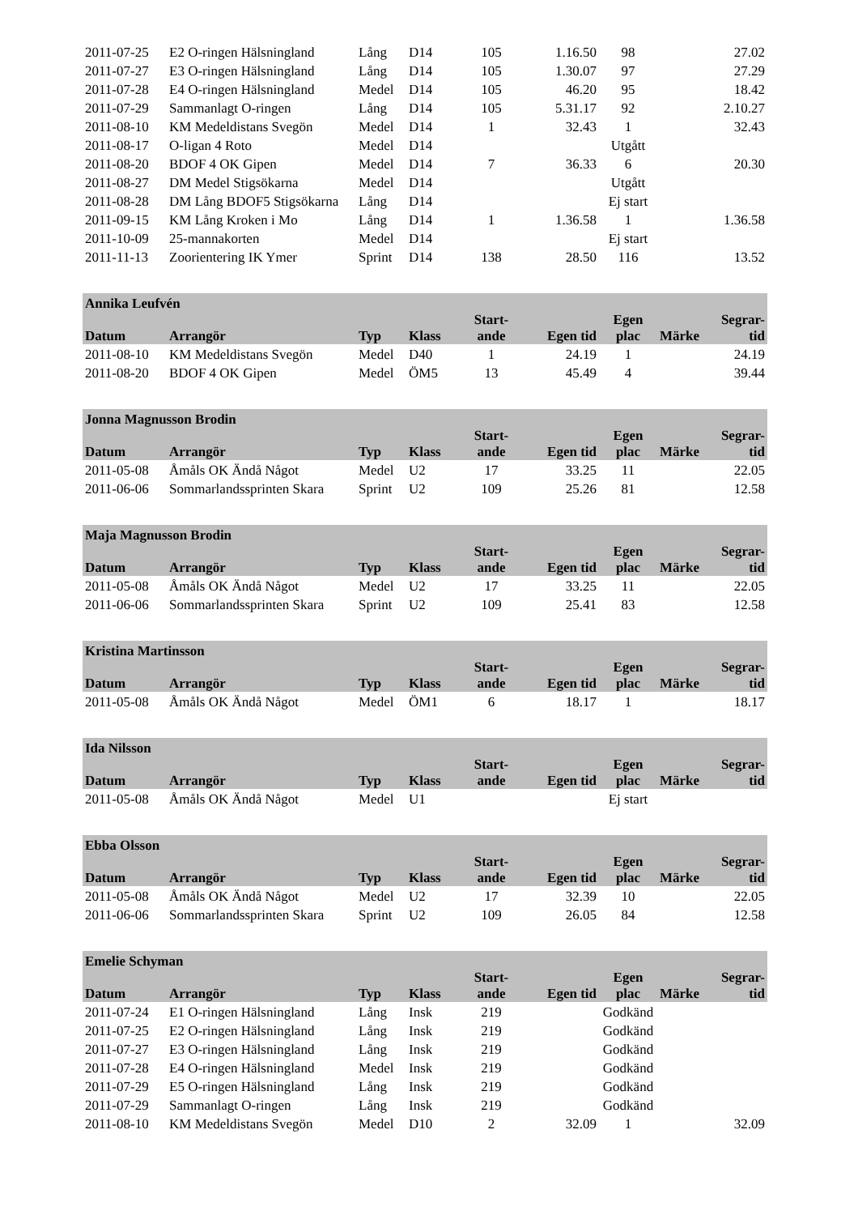| 2011-07-25 | E2 O-ringen Hälsningland | Lång | D14 | 105 | 1.16.50 | 98 | | 27.02 |
| 2011-07-27 | E3 O-ringen Hälsningland | Lång | D14 | 105 | 1.30.07 | 97 | | 27.29 |
| 2011-07-28 | E4 O-ringen Hälsningland | Medel | D14 | 105 | 46.20 | 95 | | 18.42 |
| 2011-07-29 | Sammanlagt O-ringen | Lång | D14 | 105 | 5.31.17 | 92 | | 2.10.27 |
| 2011-08-10 | KM Medeldistans Svegön | Medel | D14 | 1 | 32.43 | 1 | | 32.43 |
| 2011-08-17 | O-ligan 4 Roto | Medel | D14 | | | Utgått | | |
| 2011-08-20 | BDOF 4 OK Gipen | Medel | D14 | 7 | 36.33 | 6 | | 20.30 |
| 2011-08-27 | DM Medel Stigsökarna | Medel | D14 | | | Utgått | | |
| 2011-08-28 | DM Lång BDOF5 Stigsökarna | Lång | D14 | | | Ej start | | |
| 2011-09-15 | KM Lång Kroken i Mo | Lång | D14 | 1 | 1.36.58 | 1 | | 1.36.58 |
| 2011-10-09 | 25-mannakorten | Medel | D14 | | | Ej start | | |
| 2011-11-13 | Zoorientering IK Ymer | Sprint | D14 | 138 | 28.50 | 116 | | 13.52 |
| Annika Leufvén | | | | | | | | |
| --- | --- | --- | --- | --- | --- | --- | --- | --- |
| Datum | Arrangör | Typ | Klass | Start- ande | Egen tid | Egen plac | Märke | Segrar- tid |
| 2011-08-10 | KM Medeldistans Svegön | Medel | D40 | 1 | 24.19 | 1 | | 24.19 |
| 2011-08-20 | BDOF 4 OK Gipen | Medel | ÖM5 | 13 | 45.49 | 4 | | 39.44 |
| Jonna Magnusson Brodin | | | | | | | | |
| --- | --- | --- | --- | --- | --- | --- | --- | --- |
| Datum | Arrangör | Typ | Klass | Start- ande | Egen tid | Egen plac | Märke | Segrar- tid |
| 2011-05-08 | Åmåls OK Ändå Något | Medel | U2 | 17 | 33.25 | 11 | | 22.05 |
| 2011-06-06 | Sommarlandssprinten Skara | Sprint | U2 | 109 | 25.26 | 81 | | 12.58 |
| Maja Magnusson Brodin | | | | | | | | |
| --- | --- | --- | --- | --- | --- | --- | --- | --- |
| Datum | Arrangör | Typ | Klass | Start- ande | Egen tid | Egen plac | Märke | Segrar- tid |
| 2011-05-08 | Åmåls OK Ändå Något | Medel | U2 | 17 | 33.25 | 11 | | 22.05 |
| 2011-06-06 | Sommarlandssprinten Skara | Sprint | U2 | 109 | 25.41 | 83 | | 12.58 |
| Kristina Martinsson | | | | | | | | |
| --- | --- | --- | --- | --- | --- | --- | --- | --- |
| Datum | Arrangör | Typ | Klass | Start- ande | Egen tid | Egen plac | Märke | Segrar- tid |
| 2011-05-08 | Åmåls OK Ändå Något | Medel | ÖM1 | 6 | 18.17 | 1 | | 18.17 |
| Ida Nilsson | | | | | | | | |
| --- | --- | --- | --- | --- | --- | --- | --- | --- |
| Datum | Arrangör | Typ | Klass | Start- ande | Egen tid | Egen plac | Märke | Segrar- tid |
| 2011-05-08 | Åmåls OK Ändå Något | Medel | U1 | | | Ej start | | |
| Ebba Olsson | | | | | | | | |
| --- | --- | --- | --- | --- | --- | --- | --- | --- |
| Datum | Arrangör | Typ | Klass | Start- ande | Egen tid | Egen plac | Märke | Segrar- tid |
| 2011-05-08 | Åmåls OK Ändå Något | Medel | U2 | 17 | 32.39 | 10 | | 22.05 |
| 2011-06-06 | Sommarlandssprinten Skara | Sprint | U2 | 109 | 26.05 | 84 | | 12.58 |
| Emelie Schyman | | | | | | | | |
| --- | --- | --- | --- | --- | --- | --- | --- | --- |
| Datum | Arrangör | Typ | Klass | Start- ande | Egen tid | Egen plac | Märke | Segrar- tid |
| 2011-07-24 | E1 O-ringen Hälsningland | Lång | Insk | 219 | | Godkänd | | |
| 2011-07-25 | E2 O-ringen Hälsningland | Lång | Insk | 219 | | Godkänd | | |
| 2011-07-27 | E3 O-ringen Hälsningland | Lång | Insk | 219 | | Godkänd | | |
| 2011-07-28 | E4 O-ringen Hälsningland | Medel | Insk | 219 | | Godkänd | | |
| 2011-07-29 | E5 O-ringen Hälsningland | Lång | Insk | 219 | | Godkänd | | |
| 2011-07-29 | Sammanlagt O-ringen | Lång | Insk | 219 | | Godkänd | | |
| 2011-08-10 | KM Medeldistans Svegön | Medel | D10 | 2 | 32.09 | 1 | | 32.09 |